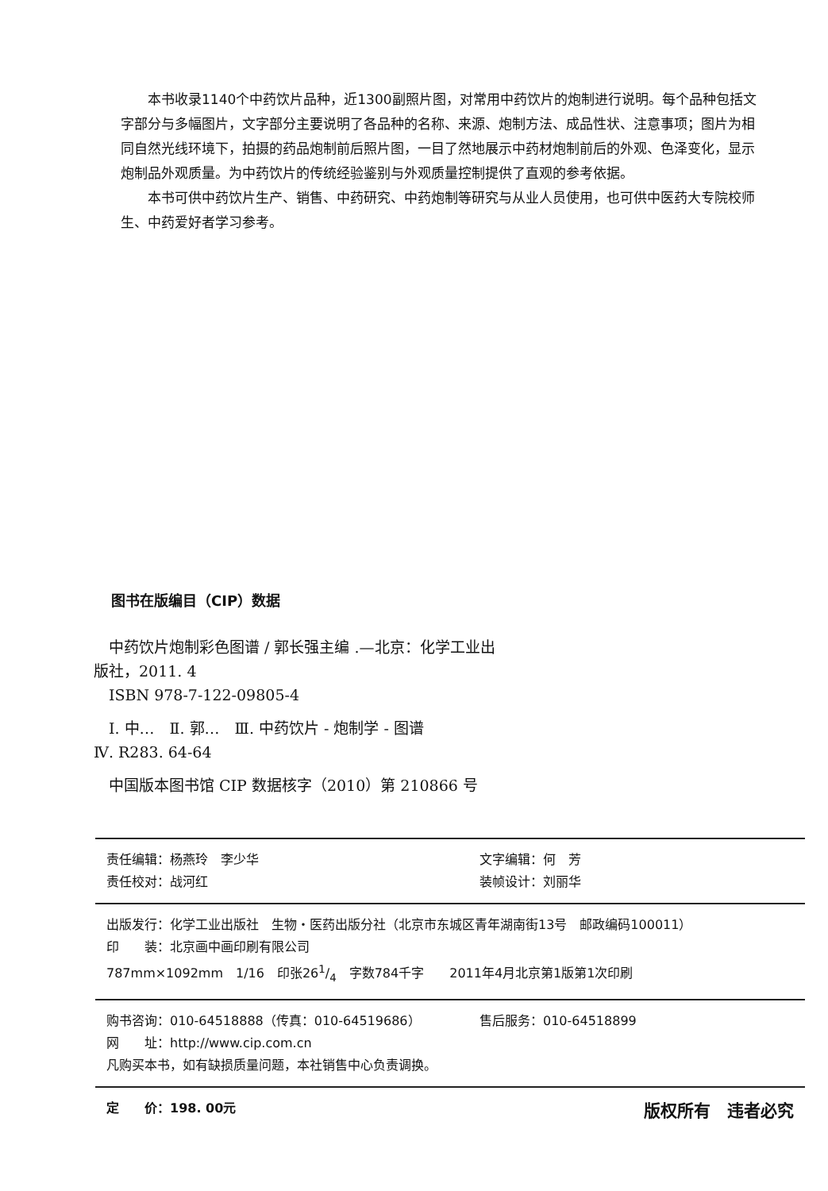本书收录1140个中药饮片品种，近1300副照片图，对常用中药饮片的炮制进行说明。每个品种包括文字部分与多幅图片，文字部分主要说明了各品种的名称、来源、炮制方法、成品性状、注意事项；图片为相同自然光线环境下，拍摄的药品炮制前后照片图，一目了然地展示中药材炮制前后的外观、色泽变化，显示炮制品外观质量。为中药饮片的传统经验鉴别与外观质量控制提供了直观的参考依据。
本书可供中药饮片生产、销售、中药研究、中药炮制等研究与从业人员使用，也可供中医药大专院校师生、中药爱好者学习参考。
图书在版编目（CIP）数据
　中药饮片炮制彩色图谱 / 郭长强主编 .—北京：化学工业出版社，2011. 4
　ISBN 978-7-122-09805-4
　Ⅰ. 中…　Ⅱ. 郭…　Ⅲ. 中药饮片 - 炮制学 - 图谱
Ⅳ. R283. 64-64
　中国版本图书馆 CIP 数据核字（2010）第 210866 号
责任编辑：杨燕玲　李少华 文字编辑：何　芳
责任校对：战河红 装帧设计：刘丽华
出版发行：化学工业出版社　生物・医药出版分社（北京市东城区青年湖南街13号　邮政编码100011）
印　　装：北京画中画印刷有限公司
787mm×1092mm　1/16　印张261/4　字数784千字　　2011年4月北京第1版第1次印刷
购书咨询：010-64518888（传真：010-64519686） 售后服务：010-64518899
网　　址：http://www.cip.com.cn
凡购买本书，如有缺损质量问题，本社销售中心负责调换。
定　　价：198. 00元 版权所有　违者必究